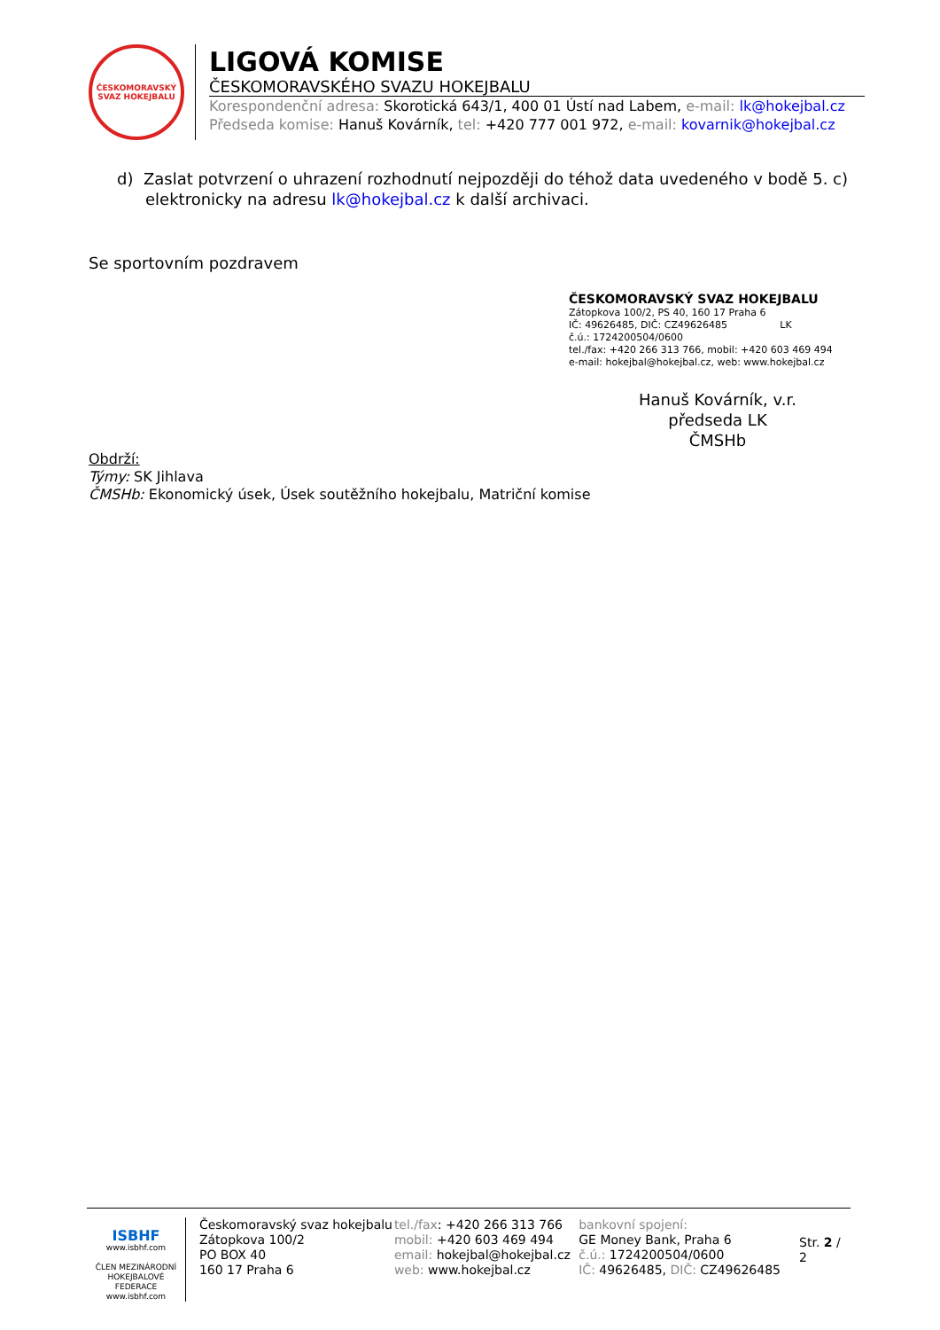ČESKOMORAVSKÝ
SVAZ HOKEJBALU
LIGOVÁ KOMISE
ČESKOMORAVSKÉHO SVAZU HOKEJBALU
Korespondenční adresa: Skorotická 643/1, 400 01 Ústí nad Labem, e-mail: lk@hokejbal.cz
Předseda komise: Hanuš Kovárník, tel: +420 777 001 972, e-mail: kovarnik@hokejbal.cz
d) Zaslat potvrzení o uhrazení rozhodnutí nejpozději do téhož data uvedeného v bodě 5. c) elektronicky na adresu lk@hokejbal.cz k další archivaci.
Se sportovním pozdravem
Hanuš Kovárník, v.r.
předseda LK ČMSHb
Obdrží:
Týmy: SK Jihlava
ČMSHb: Ekonomický úsek, Úsek soutěžního hokejbalu, Matriční komise
ČESKOMORAVSKÝ SVAZ HOKEJBALU
Zátopkova 100/2, PS 40, 160 17 Praha 6
IČ: 49626485, DIČ: CZ49626485 LK
č.ú.: 1724200504/0600
tel./fax: +420 266 313 766, mobil: +420 603 469 494
e-mail: hokejbal@hokejbal.cz, web: www.hokejbal.cz
ISBHF
www.isbhf.com
ČLEN MEZINÁRODNÍ HOKEJBALOVÉ FEDERACE
www.isbhf.com
Českomoravský svaz hokejbalu
Zátopkova 100/2
PO BOX 40
160 17 Praha 6
tel./fax: +420 266 313 766
mobil: +420 603 469 494
email: hokejbal@hokejbal.cz
web: www.hokejbal.cz
bankovní spojení:
GE Money Bank, Praha 6
č.ú.: 1724200504/0600
IČ: 49626485, DIČ: CZ49626485
Str. 2 / 2